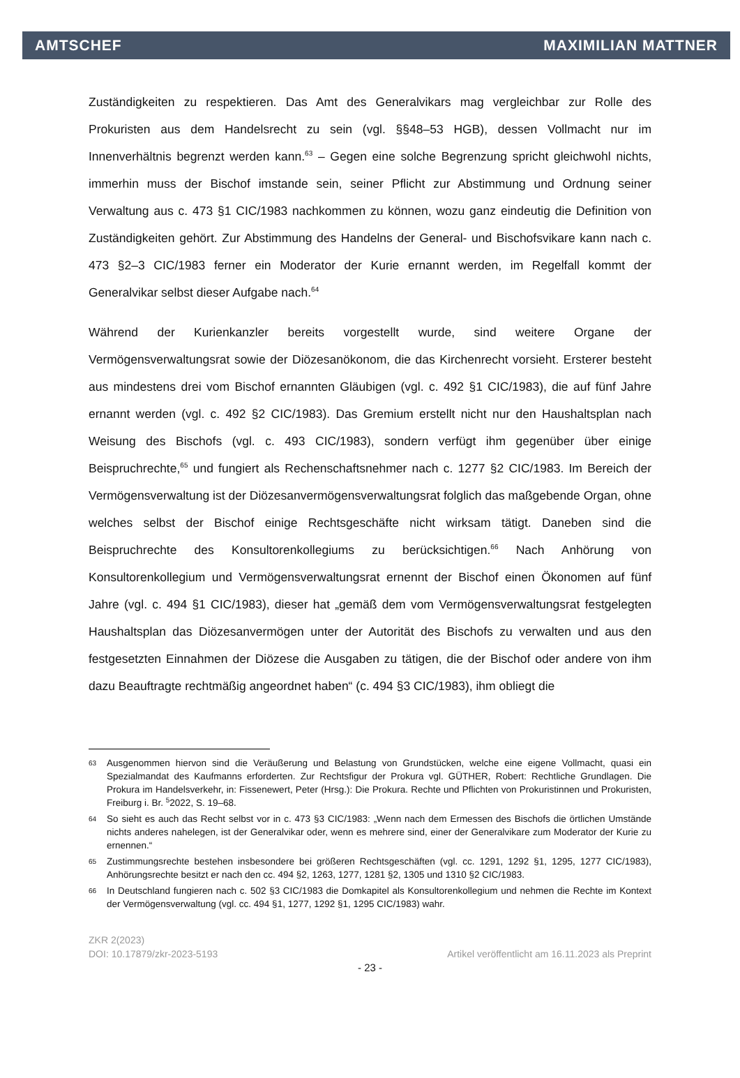AMTSCHEF MAXIMILIAN MATTNER
Zuständigkeiten zu respektieren. Das Amt des Generalvikars mag vergleichbar zur Rolle des Prokuristen aus dem Handelsrecht zu sein (vgl. §§48–53 HGB), dessen Vollmacht nur im Innenverhältnis begrenzt werden kann.<sup>63</sup> – Gegen eine solche Begrenzung spricht gleichwohl nichts, immerhin muss der Bischof imstande sein, seiner Pflicht zur Abstimmung und Ordnung seiner Verwaltung aus c. 473 §1 CIC/1983 nachkommen zu können, wozu ganz eindeutig die Definition von Zuständigkeiten gehört. Zur Abstimmung des Handelns der General- und Bischofsvikare kann nach c. 473 §2–3 CIC/1983 ferner ein Moderator der Kurie ernannt werden, im Regelfall kommt der Generalvikar selbst dieser Aufgabe nach.<sup>64</sup>
Während der Kurienkanzler bereits vorgestellt wurde, sind weitere Organe der Vermögensverwaltungsrat sowie der Diözesanökonom, die das Kirchenrecht vorsieht. Ersterer besteht aus mindestens drei vom Bischof ernannten Gläubigen (vgl. c. 492 §1 CIC/1983), die auf fünf Jahre ernannt werden (vgl. c. 492 §2 CIC/1983). Das Gremium erstellt nicht nur den Haushaltsplan nach Weisung des Bischofs (vgl. c. 493 CIC/1983), sondern verfügt ihm gegenüber über einige Beispruchrechte,<sup>65</sup> und fungiert als Rechenschaftsnehmer nach c. 1277 §2 CIC/1983. Im Bereich der Vermögensverwaltung ist der Diözesanvermögensverwaltungsrat folglich das maßgebende Organ, ohne welches selbst der Bischof einige Rechtsgeschäfte nicht wirksam tätigt. Daneben sind die Beispruchrechte des Konsultorenkollegiums zu berücksichtigen.<sup>66</sup> Nach Anhörung von Konsultorenkollegium und Vermögensverwaltungsrat ernennt der Bischof einen Ökonomen auf fünf Jahre (vgl. c. 494 §1 CIC/1983), dieser hat „gemäß dem vom Vermögensverwaltungsrat festgelegten Haushaltsplan das Diözesanvermögen unter der Autorität des Bischofs zu verwalten und aus den festgesetzten Einnahmen der Diözese die Ausgaben zu tätigen, die der Bischof oder andere von ihm dazu Beauftragte rechtmäßig angeordnet haben“ (c. 494 §3 CIC/1983), ihm obliegt die
63 Ausgenommen hiervon sind die Veräußerung und Belastung von Grundstücken, welche eine eigene Vollmacht, quasi ein Spezialmandat des Kaufmanns erforderten. Zur Rechtsfigur der Prokura vgl. GÜTHER, Robert: Rechtliche Grundlagen. Die Prokura im Handelsverkehr, in: Fissenewert, Peter (Hrsg.): Die Prokura. Rechte und Pflichten von Prokuristinnen und Prokuristen, Freiburg i. Br. <sup>5</sup>2022, S. 19–68.
64 So sieht es auch das Recht selbst vor in c. 473 §3 CIC/1983: „Wenn nach dem Ermessen des Bischofs die örtlichen Umstände nichts anderes nahelegen, ist der Generalvikar oder, wenn es mehrere sind, einer der Generalvikare zum Moderator der Kurie zu ernennen.“
65 Zustimmungsrechte bestehen insbesondere bei größeren Rechtsgeschäften (vgl. cc. 1291, 1292 §1, 1295, 1277 CIC/1983), Anhörungsrechte besitzt er nach den cc. 494 §2, 1263, 1277, 1281 §2, 1305 und 1310 §2 CIC/1983.
66 In Deutschland fungieren nach c. 502 §3 CIC/1983 die Domkapitel als Konsultorenkollegium und nehmen die Rechte im Kontext der Vermögensverwaltung (vgl. cc. 494 §1, 1277, 1292 §1, 1295 CIC/1983) wahr.
ZKR 2(2023)
DOI: 10.17879/zkr-2023-5193 Artikel veröffentlicht am 16.11.2023 als Preprint
- 23 -